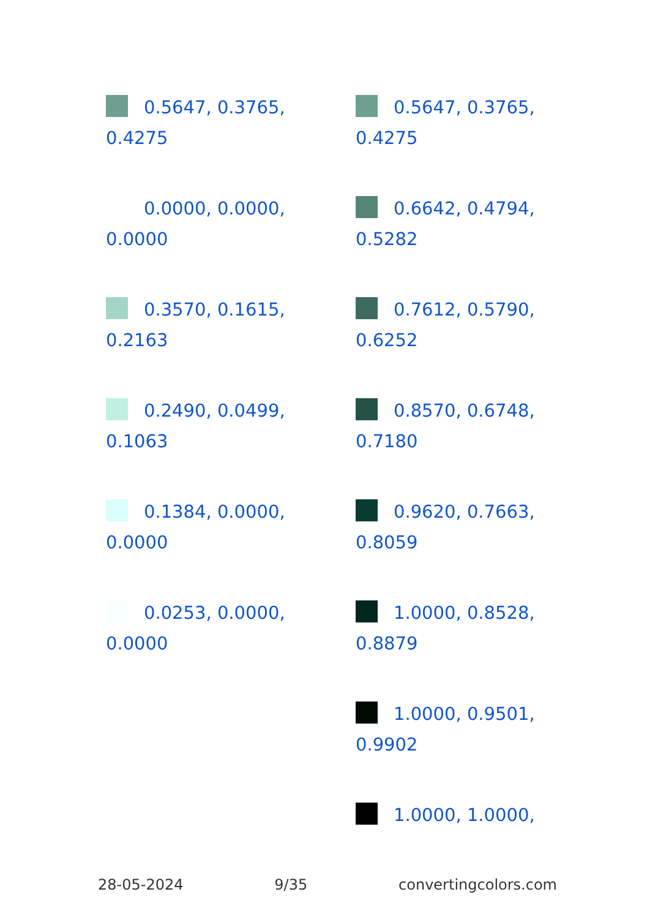0.5647, 0.3765,
0.4275
0.0000, 0.0000,
0.0000
0.3570, 0.1615,
0.2163
0.2490, 0.0499,
0.1063
0.1384, 0.0000,
0.0000
0.0253, 0.0000,
0.0000
0.5647, 0.3765,
0.4275
0.6642, 0.4794,
0.5282
0.7612, 0.5790,
0.6252
0.8570, 0.6748,
0.7180
0.9620, 0.7663,
0.8059
1.0000, 0.8528,
0.8879
1.0000, 0.9501,
0.9902
1.0000, 1.0000,
28-05-2024 9/35 convertingcolors.com